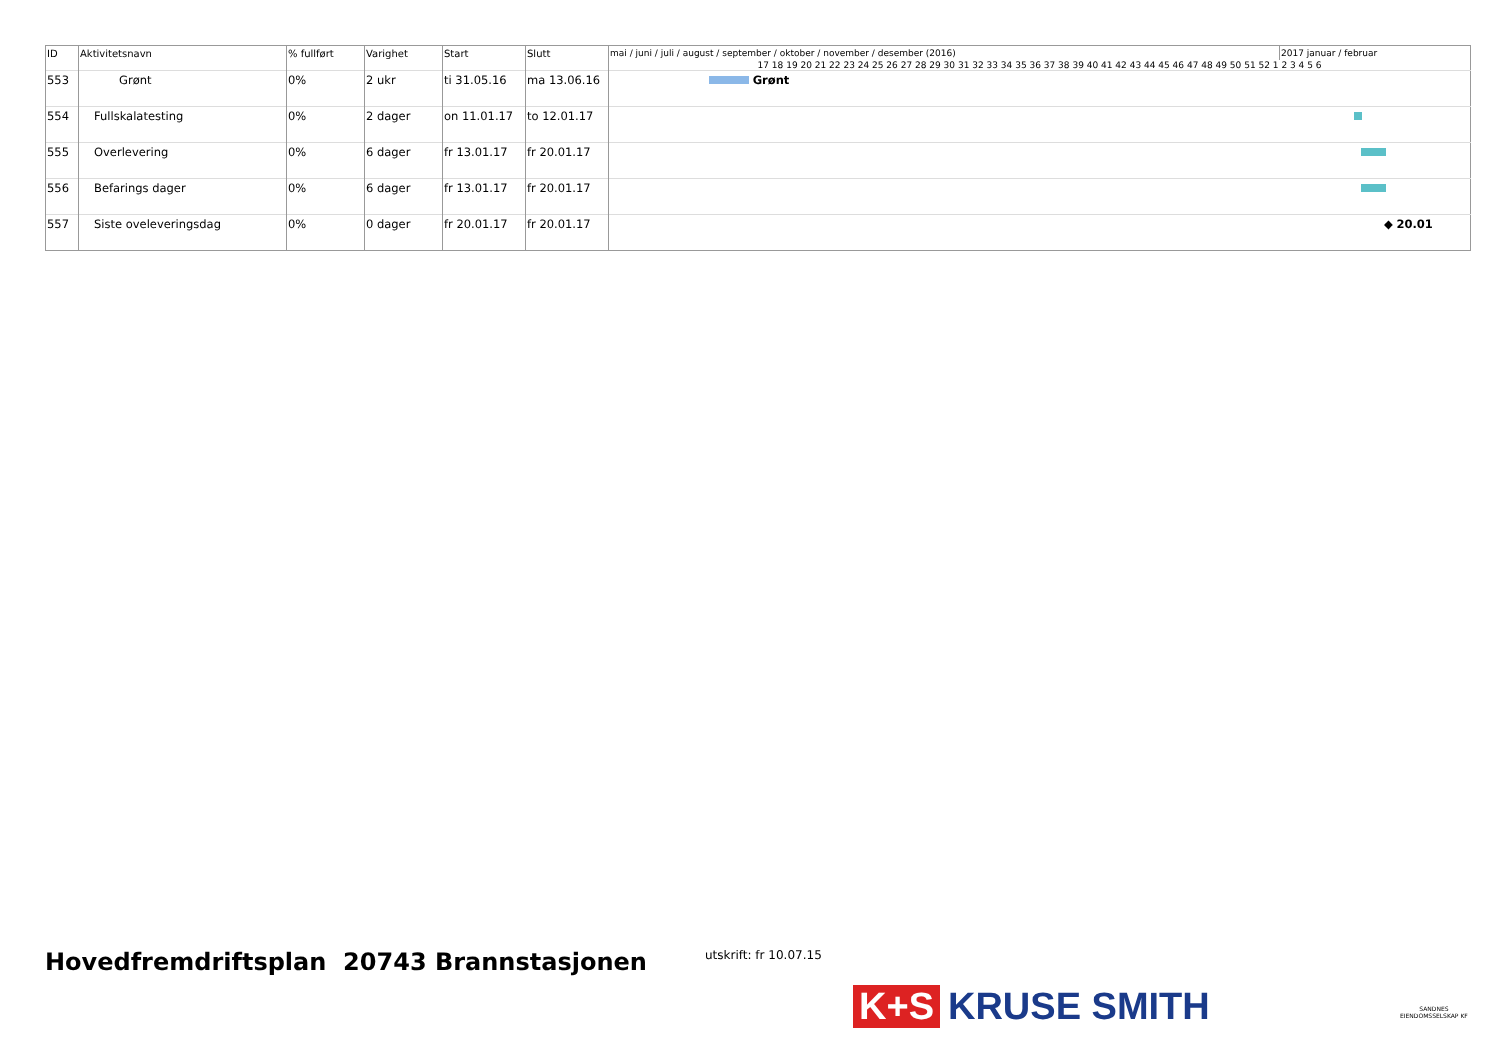| ID | Aktivitetsnavn | % fullført | Varighet | Start | Slutt | mai / juni / juli / august / september / oktober / november / desember (2016) | 2017 januar / februar |
| --- | --- | --- | --- | --- | --- | --- | --- |
| | | | | | | 17 18 19 20 21 22 23 24 25 26 27 28 29 30 31 32 33 34 35 36 37 38 39 40 41 42 43 44 45 46 47 48 49 50 51 52 1 2 3 4 5 6 | |
| 553 | Grønt | 0% | 2 ukr | ti 31.05.16 | ma 13.06.16 | Grønt | |
| 554 | Fullskalatesting | 0% | 2 dager | on 11.01.17 | to 12.01.17 | | |
| 555 | Overlevering | 0% | 6 dager | fr 13.01.17 | fr 20.01.17 | | |
| 556 | Befarings dager | 0% | 6 dager | fr 13.01.17 | fr 20.01.17 | | |
| 557 | Siste oveleveringsdag | 0% | 0 dager | fr 20.01.17 | fr 20.01.17 | ◆ 20.01 | |
Hovedfremdriftsplan 20743 Brannstasjonen
utskrift: fr 10.07.15
K+S KRUSE SMITH
SANDNES
EIENDOMSSELSKAP KF